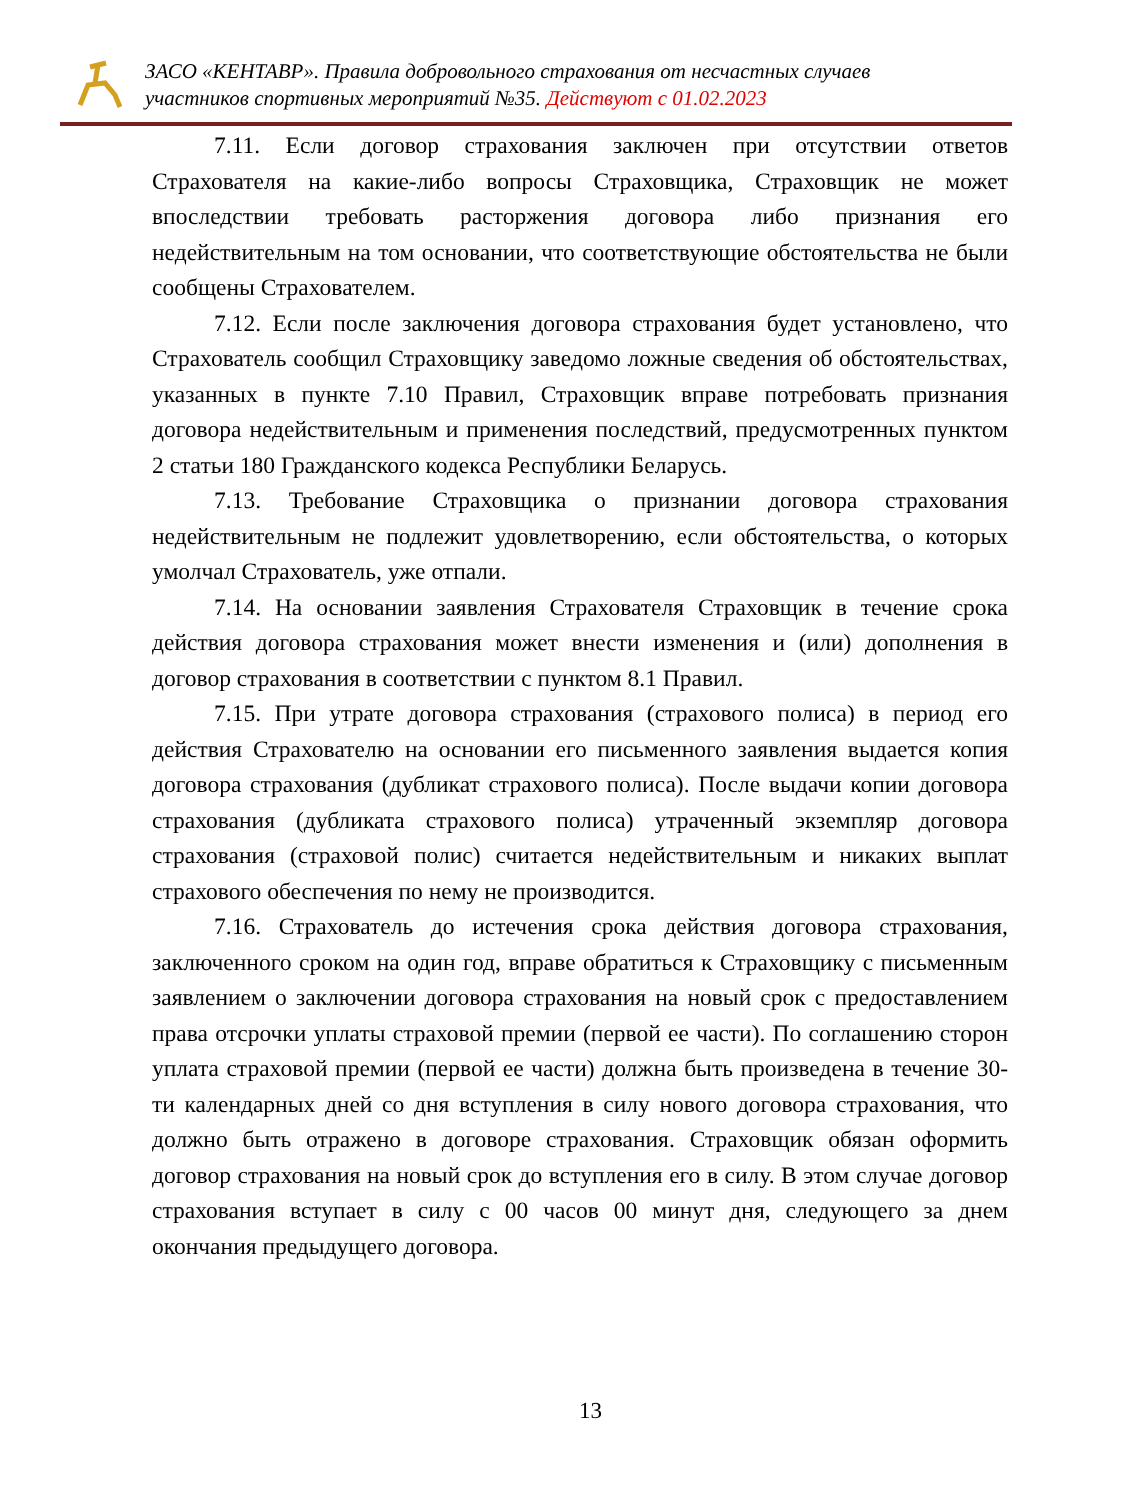ЗАСО «КЕНТАВР». Правила добровольного страхования от несчастных случаев
участников спортивных мероприятий №35. Действуют с 01.02.2023
7.11. Если договор страхования заключен при отсутствии ответов Страхователя на какие-либо вопросы Страховщика, Страховщик не может впоследствии требовать расторжения договора либо признания его недействительным на том основании, что соответствующие обстоятельства не были сообщены Страхователем.
7.12. Если после заключения договора страхования будет установлено, что Страхователь сообщил Страховщику заведомо ложные сведения об обстоятельствах, указанных в пункте 7.10 Правил, Страховщик вправе потребовать признания договора недействительным и применения последствий, предусмотренных пунктом 2 статьи 180 Гражданского кодекса Республики Беларусь.
7.13. Требование Страховщика о признании договора страхования недействительным не подлежит удовлетворению, если обстоятельства, о которых умолчал Страхователь, уже отпали.
7.14. На основании заявления Страхователя Страховщик в течение срока действия договора страхования может внести изменения и (или) дополнения в договор страхования в соответствии с пунктом 8.1 Правил.
7.15. При утрате договора страхования (страхового полиса) в период его действия Страхователю на основании его письменного заявления выдается копия договора страхования (дубликат страхового полиса). После выдачи копии договора страхования (дубликата страхового полиса) утраченный экземпляр договора страхования (страховой полис) считается недействительным и никаких выплат страхового обеспечения по нему не производится.
7.16. Страхователь до истечения срока действия договора страхования, заключенного сроком на один год, вправе обратиться к Страховщику с письменным заявлением о заключении договора страхования на новый срок с предоставлением права отсрочки уплаты страховой премии (первой ее части). По соглашению сторон уплата страховой премии (первой ее части) должна быть произведена в течение 30-ти календарных дней со дня вступления в силу нового договора страхования, что должно быть отражено в договоре страхования. Страховщик обязан оформить договор страхования на новый срок до вступления его в силу. В этом случае договор страхования вступает в силу с 00 часов 00 минут дня, следующего за днем окончания предыдущего договора.
13